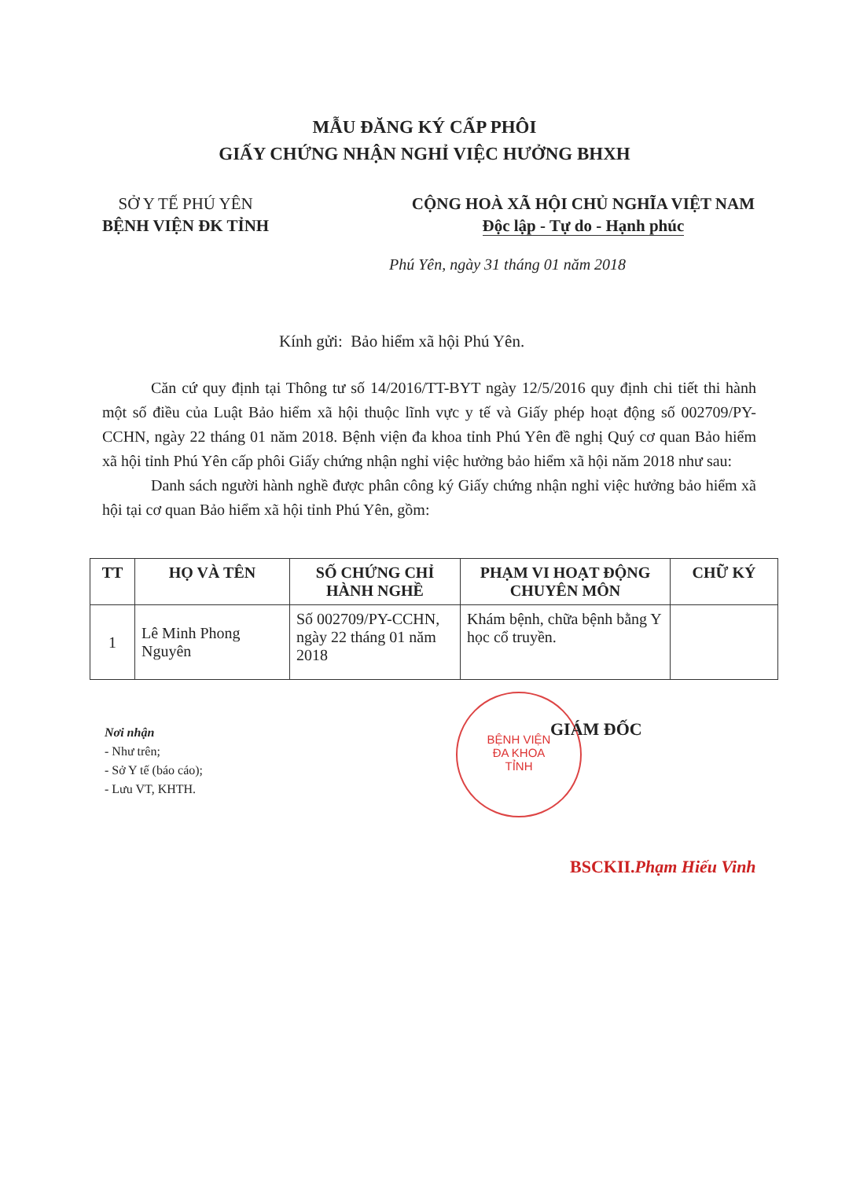MẪU ĐĂNG KÝ CẤP PHÔI
GIẤY CHỨNG NHẬN NGHỈ VIỆC HƯỞNG BHXH
SỞ Y TẾ PHÚ YÊN
BỆNH VIỆN ĐK TỈNH
CỘNG HOÀ XÃ HỘI CHỦ NGHĨA VIỆT NAM
Độc lập - Tự do - Hạnh phúc
Phú Yên, ngày 31 tháng 01 năm 2018
Kính gửi: Bảo hiểm xã hội Phú Yên.
Căn cứ quy định tại Thông tư số 14/2016/TT-BYT ngày 12/5/2016 quy định chi tiết thi hành một số điều của Luật Bảo hiểm xã hội thuộc lĩnh vực y tế và Giấy phép hoạt động số 002709/PY-CCHN, ngày 22 tháng 01 năm 2018. Bệnh viện đa khoa tỉnh Phú Yên đề nghị Quý cơ quan Bảo hiểm xã hội tỉnh Phú Yên cấp phôi Giấy chứng nhận nghỉ việc hưởng bảo hiểm xã hội năm 2018 như sau:
Danh sách người hành nghề được phân công ký Giấy chứng nhận nghỉ việc hưởng bảo hiểm xã hội tại cơ quan Bảo hiểm xã hội tỉnh Phú Yên, gồm:
| TT | HỌ VÀ TÊN | SỐ CHỨNG CHỈ HÀNH NGHỀ | PHẠM VI HOẠT ĐỘNG CHUYÊN MÔN | CHỮ KÝ |
| --- | --- | --- | --- | --- |
| 1 | Lê Minh Phong Nguyên | Số 002709/PY-CCHN, ngày 22 tháng 01 năm 2018 | Khám bệnh, chữa bệnh bằng Y học cổ truyền. | |
BỆNH VIỆN
ĐA KHOA
TỈNH
Nơi nhận
- Như trên;
- Sở Y tế (báo cáo);
- Lưu VT, KHTH.
GIÁM ĐỐC
BSCKII.Phạm Hiếu Vinh